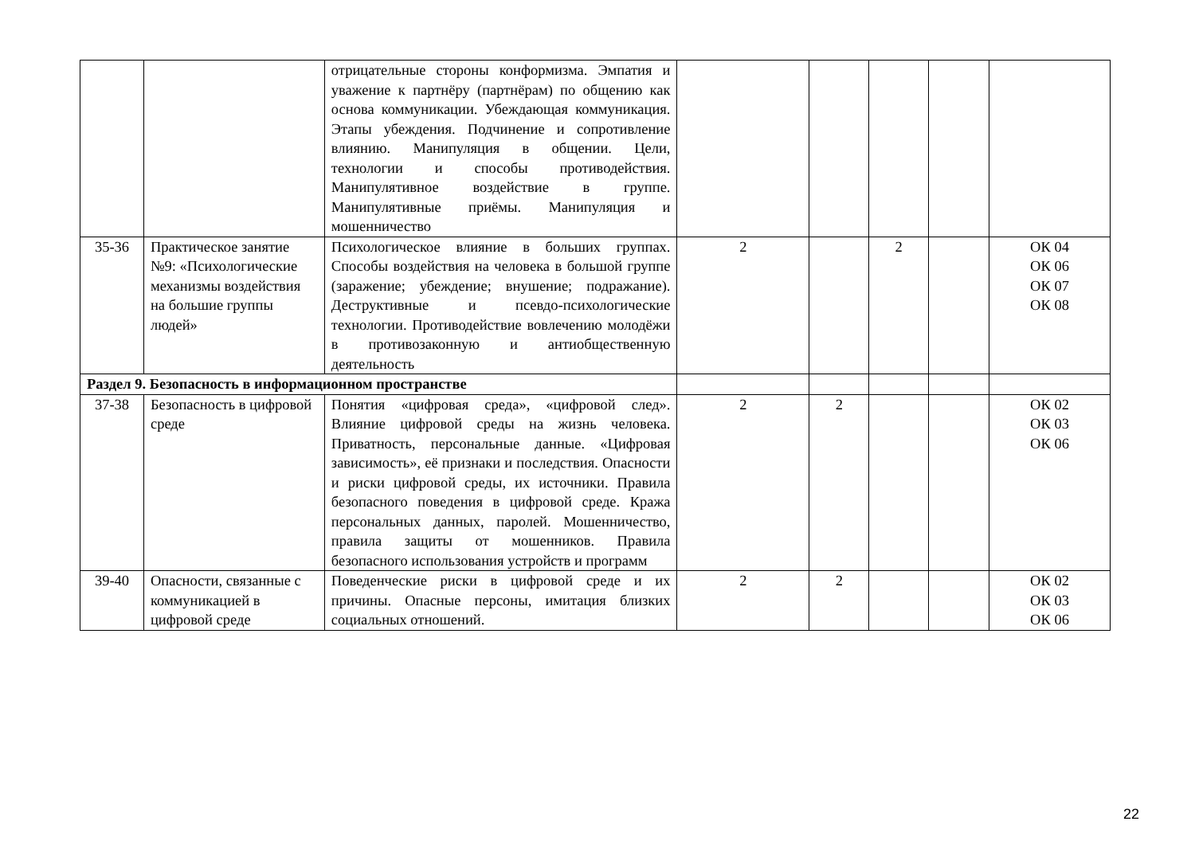| | | отрицательные стороны конформизма. Эмпатия и уважение к партнёру (партнёрам) по общению как основа коммуникации. Убеждающая коммуникация. Этапы убеждения. Подчинение и сопротивление влиянию. Манипуляция в общении. Цели, технологии и способы противодействия. Манипулятивное воздействие в группе. Манипулятивные приёмы. Манипуляция и мошенничество | | | | | |
| 35-36 | Практическое занятие №9: «Психологические механизмы воздействия на большие группы людей» | Психологическое влияние в больших группах. Способы воздействия на человека в большой группе (заражение; убеждение; внушение; подражание). Деструктивные и псевдо-психологические технологии. Противодействие вовлечению молодёжи в противозаконную и антиобщественную деятельность | 2 | | 2 | | ОК 04 ОК 06 ОК 07 ОК 08 |
| Раздел 9. Безопасность в информационном пространстве | | | | | | | |
| 37-38 | Безопасность в цифровой среде | Понятия «цифровая среда», «цифровой след». Влияние цифровой среды на жизнь человека. Приватность, персональные данные. «Цифровая зависимость», её признаки и последствия. Опасности и риски цифровой среды, их источники. Правила безопасного поведения в цифровой среде. Кража персональных данных, паролей. Мошенничество, правила защиты от мошенников. Правила безопасного использования устройств и программ | 2 | 2 | | | ОК 02 ОК 03 ОК 06 |
| 39-40 | Опасности, связанные с коммуникацией в цифровой среде | Поведенческие риски в цифровой среде и их причины. Опасные персоны, имитация близких социальных отношений. | 2 | 2 | | | ОК 02 ОК 03 ОК 06 |
22